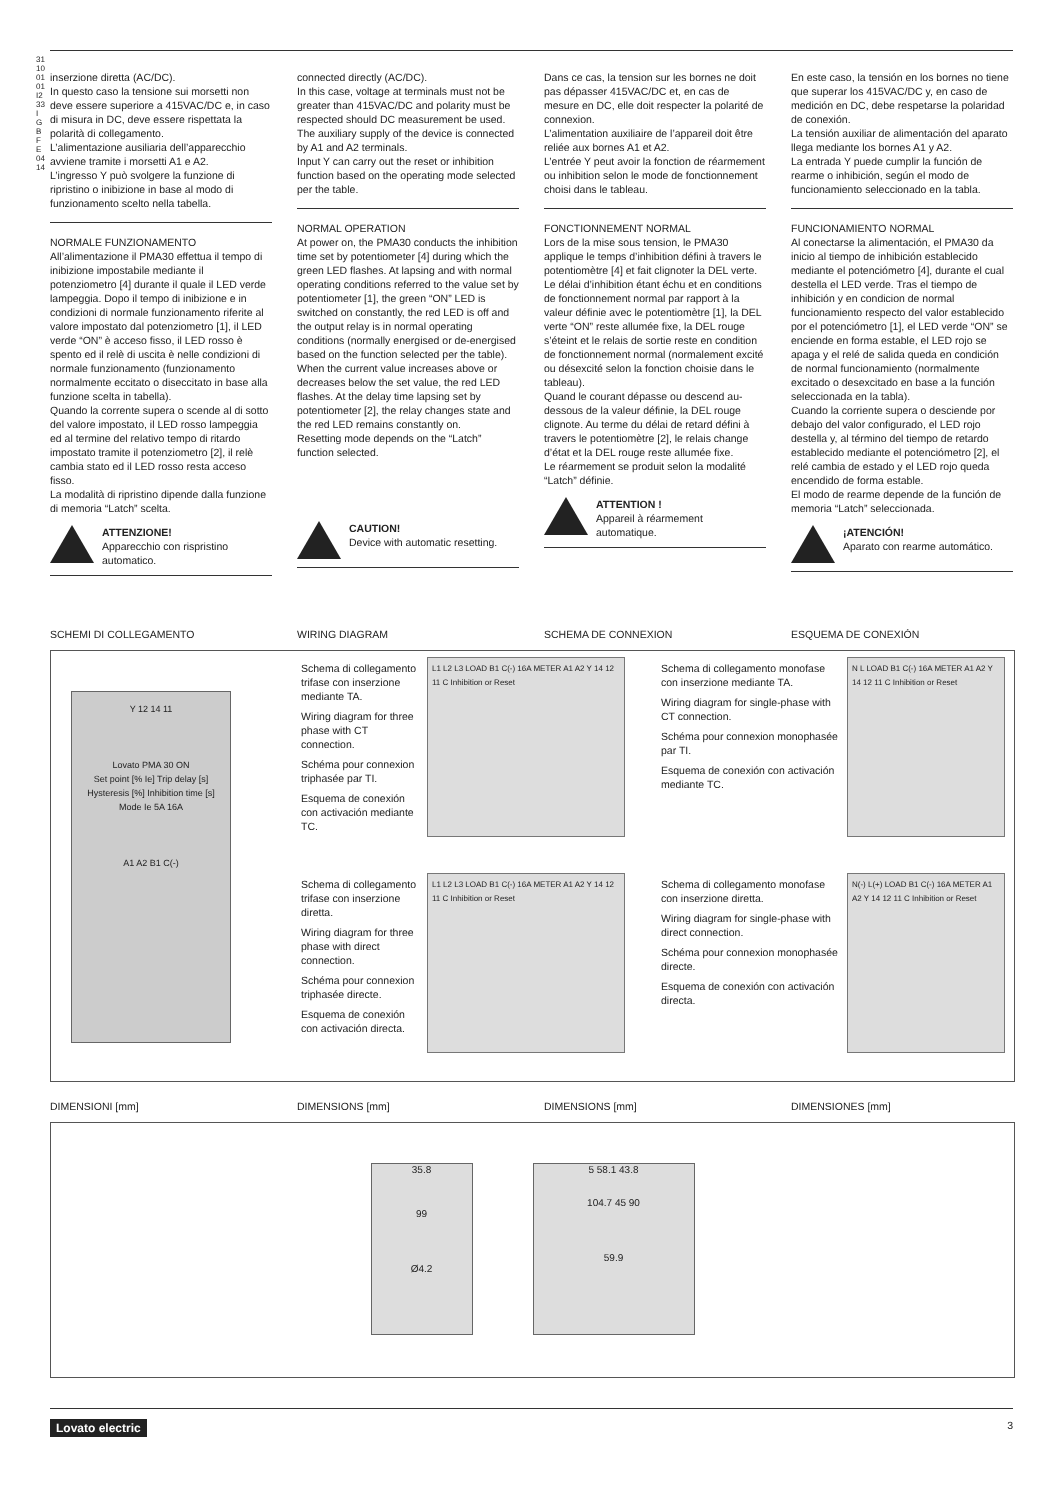31100101 I233 I GB F E 04 14
inserzione diretta (AC/DC).
In questo caso la tensione sui morsetti non deve essere superiore a 415VAC/DC e, in caso di misura in DC, deve essere rispettata la polarità di collegamento.
L’alimentazione ausiliaria dell’apparecchio avviene tramite i morsetti A1 e A2.
L’ingresso Y può svolgere la funzione di ripristino o inibizione in base al modo di funzionamento scelto nella tabella.
NORMALE FUNZIONAMENTO
All’alimentazione il PMA30 effettua il tempo di inibizione impostabile mediante il potenziometro [4] durante il quale il LED verde lampeggia. Dopo il tempo di inibizione e in condizioni di normale funzionamento riferite al valore impostato dal potenziometro [1], il LED verde “ON” è acceso fisso, il LED rosso è spento ed il relè di uscita è nelle condizioni di normale funzionamento (funzionamento normalmente eccitato o diseccitato in base alla funzione scelta in tabella).
Quando la corrente supera o scende al di sotto del valore impostato, il LED rosso lampeggia ed al termine del relativo tempo di ritardo impostato tramite il potenziometro [2], il relè cambia stato ed il LED rosso resta acceso fisso.
La modalità di ripristino dipende dalla funzione di memoria “Latch” scelta.
ATTENZIONE!
Apparecchio con rispristino automatico.
connected directly (AC/DC).
In this case, voltage at terminals must not be greater than 415VAC/DC and polarity must be respected should DC measurement be used.
The auxiliary supply of the device is connected by A1 and A2 terminals.
Input Y can carry out the reset or inhibition function based on the operating mode selected per the table.
NORMAL OPERATION
At power on, the PMA30 conducts the inhibition time set by potentiometer [4] during which the green LED flashes. At lapsing and with normal operating conditions referred to the value set by potentiometer [1], the green “ON” LED is switched on constantly, the red LED is off and the output relay is in normal operating conditions (normally energised or de-energised based on the function selected per the table).
When the current value increases above or decreases below the set value, the red LED flashes. At the delay time lapsing set by potentiometer [2], the relay changes state and the red LED remains constantly on.
Resetting mode depends on the “Latch” function selected.
CAUTION!
Device with automatic resetting.
Dans ce cas, la tension sur les bornes ne doit pas dépasser 415VAC/DC et, en cas de mesure en DC, elle doit respecter la polarité de connexion.
L’alimentation auxiliaire de l’appareil doit être reliée aux bornes A1 et A2.
L’entrée Y peut avoir la fonction de réarmement ou inhibition selon le mode de fonctionnement choisi dans le tableau.
FONCTIONNEMENT NORMAL
Lors de la mise sous tension, le PMA30 applique le temps d’inhibition défini à travers le potentiomètre [4] et fait clignoter la DEL verte. Le délai d’inhibition étant échu et en conditions de fonctionnement normal par rapport à la valeur définie avec le potentiomètre [1], la DEL verte “ON” reste allumée fixe, la DEL rouge s’éteint et le relais de sortie reste en condition de fonctionnement normal (normalement excité ou désexcité selon la fonction choisie dans le tableau).
Quand le courant dépasse ou descend au-dessous de la valeur définie, la DEL rouge clignote. Au terme du délai de retard défini à travers le potentiomètre [2], le relais change d’état et la DEL rouge reste allumée fixe.
Le réarmement se produit selon la modalité “Latch” définie.
ATTENTION !
Appareil à réarmement automatique.
En este caso, la tensión en los bornes no tiene que superar los 415VAC/DC y, en caso de medición en DC, debe respetarse la polaridad de conexión.
La tensión auxiliar de alimentación del aparato llega mediante los bornes A1 y A2.
La entrada Y puede cumplir la función de rearme o inhibición, según el modo de funcionamiento seleccionado en la tabla.
FUNCIONAMIENTO NORMAL
Al conectarse la alimentación, el PMA30 da inicio al tiempo de inhibición establecido mediante el potenciómetro [4], durante el cual destella el LED verde. Tras el tiempo de inhibición y en condicion de normal funcionamiento respecto del valor establecido por el potenciómetro [1], el LED verde “ON” se enciende en forma estable, el LED rojo se apaga y el relé de salida queda en condición de normal funcionamiento (normalmente excitado o desexcitado en base a la función seleccionada en la tabla).
Cuando la corriente supera o desciende por debajo del valor configurado, el LED rojo destella y, al término del tiempo de retardo establecido mediante el potenciómetro [2], el relé cambia de estado y el LED rojo queda encendido de forma estable.
El modo de rearme depende de la función de memoria “Latch” seleccionada.
¡ATENCIÓN!
Aparato con rearme automático.
SCHEMI DI COLLEGAMENTO WIRING DIAGRAM SCHEMA DE CONNEXION ESQUEMA DE CONEXIÓN
Y 12 14 11
Lovato PMA 30 ON
Set point [% Ie] Trip delay [s]
Hysteresis [%] Inhibition time [s]
Mode Ie 5A 16A
A1 A2 B1 C(-)
Schema di collegamento trifase con inserzione mediante TA.
Wiring diagram for three phase with CT connection.
Schéma pour connexion triphasée par TI.
Esquema de conexión con activación mediante TC.
L1 L2 L3 LOAD B1 C(-) 16A METER A1 A2 Y 14 12 11 C Inhibition or Reset
Schema di collegamento monofase con inserzione mediante TA.
Wiring diagram for single-phase with CT connection.
Schéma pour connexion monophasée par TI.
Esquema de conexión con activación mediante TC.
N L LOAD B1 C(-) 16A METER A1 A2 Y 14 12 11 C Inhibition or Reset
Schema di collegamento trifase con inserzione diretta.
Wiring diagram for three phase with direct connection.
Schéma pour connexion triphasée directe.
Esquema de conexión con activación directa.
L1 L2 L3 LOAD B1 C(-) 16A METER A1 A2 Y 14 12 11 C Inhibition or Reset
Schema di collegamento monofase con inserzione diretta.
Wiring diagram for single-phase with direct connection.
Schéma pour connexion monophasée directe.
Esquema de conexión con activación directa.
N(-) L(+) LOAD B1 C(-) 16A METER A1 A2 Y 14 12 11 C Inhibition or Reset
DIMENSIONI [mm] DIMENSIONS [mm] DIMENSIONS [mm] DIMENSIONES [mm]
35.8
99
Ø4.2
5 58.1 43.8
104.7 45 90
59.9
Lovato electric 3